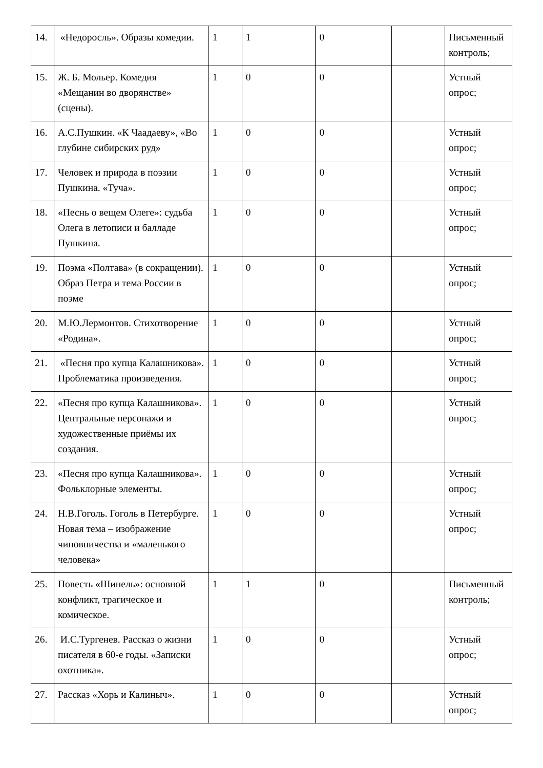| 14. | «Недоросль». Образы комедии. | 1 | 1 | 0 | | Письменный контроль; |
| 15. | Ж. Б. Мольер. Комедия «Мещанин во дворянстве» (сцены). | 1 | 0 | 0 | | Устный опрос; |
| 16. | А.С.Пушкин. «К Чаадаеву», «Во глубине сибирских руд» | 1 | 0 | 0 | | Устный опрос; |
| 17. | Человек и природа в поэзии Пушкина. «Туча». | 1 | 0 | 0 | | Устный опрос; |
| 18. | «Песнь о вещем Олеге»: судьба Олега в летописи и балладе Пушкина. | 1 | 0 | 0 | | Устный опрос; |
| 19. | Поэма «Полтава» (в сокращении). Образ Петра и тема России в поэме | 1 | 0 | 0 | | Устный опрос; |
| 20. | М.Ю.Лермонтов. Стихотворение «Родина». | 1 | 0 | 0 | | Устный опрос; |
| 21. | «Песня про купца Калашникова». Проблематика произведения. | 1 | 0 | 0 | | Устный опрос; |
| 22. | «Песня про купца Калашникова». Центральные персонажи и художественные приёмы их создания. | 1 | 0 | 0 | | Устный опрос; |
| 23. | «Песня про купца Калашникова». Фольклорные элементы. | 1 | 0 | 0 | | Устный опрос; |
| 24. | Н.В.Гоголь. Гоголь в Петербурге. Новая тема – изображение чиновничества и «маленького человека» | 1 | 0 | 0 | | Устный опрос; |
| 25. | Повесть «Шинель»: основной конфликт, трагическое и комическое. | 1 | 1 | 0 | | Письменный контроль; |
| 26. | И.С.Тургенев. Рассказ о жизни писателя в 60-е годы. «Записки охотника». | 1 | 0 | 0 | | Устный опрос; |
| 27. | Рассказ «Хорь и Калиныч». | 1 | 0 | 0 | | Устный опрос; |